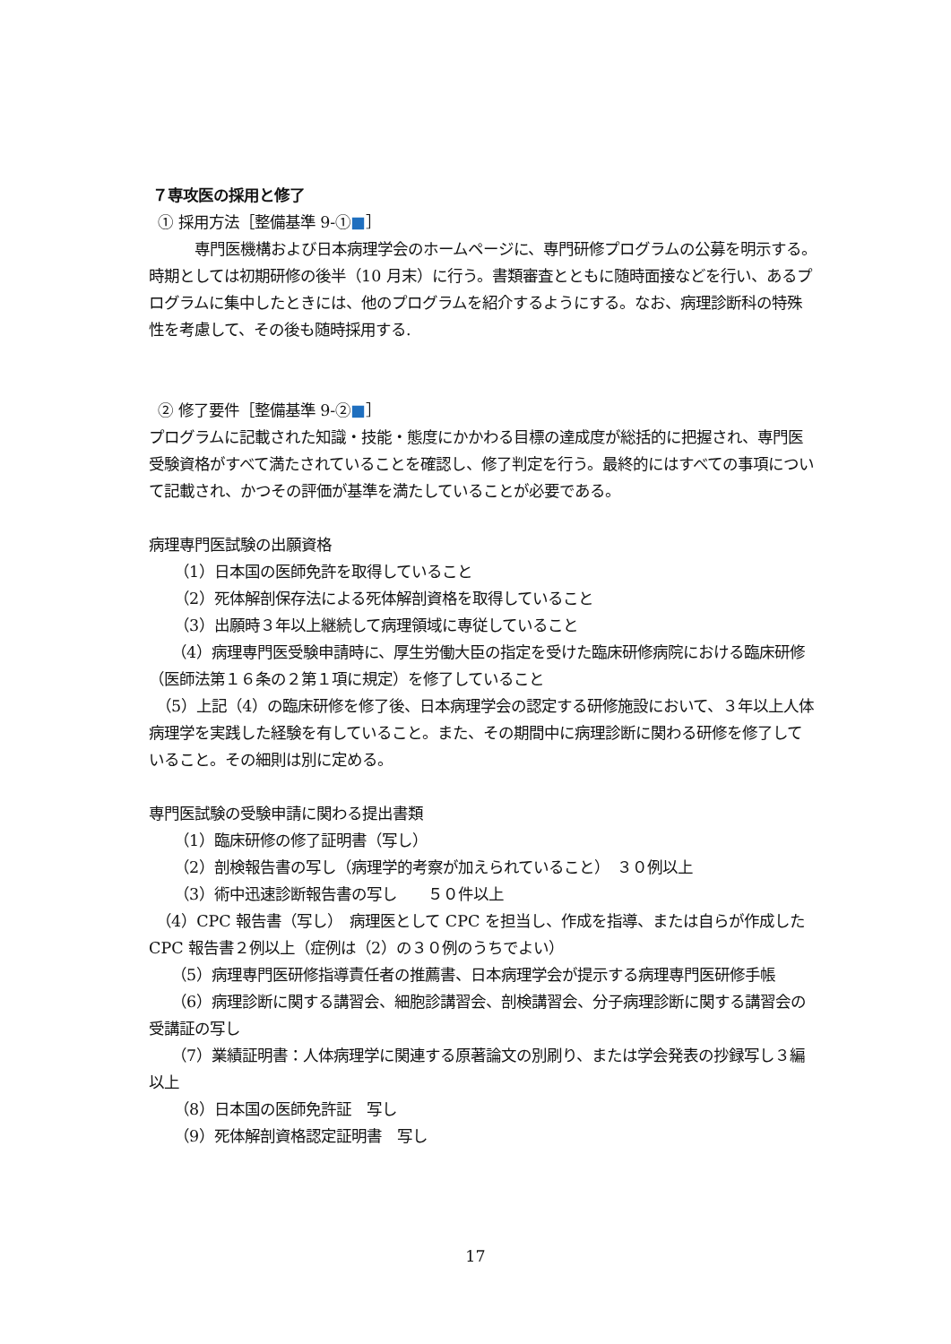７専攻医の採用と修了
① 採用方法［整備基準 9-①■］
　　　専門医機構および日本病理学会のホームページに、専門研修プログラムの公募を明示する。時期としては初期研修の後半（10 月末）に行う。書類審査とともに随時面接などを行い、あるプログラムに集中したときには、他のプログラムを紹介するようにする。なお、病理診断科の特殊性を考慮して、その後も随時採用する.
② 修了要件［整備基準 9-②■］
プログラムに記載された知識・技能・態度にかかわる目標の達成度が総括的に把握され、専門医受験資格がすべて満たされていることを確認し、修了判定を行う。最終的にはすべての事項について記載され、かつその評価が基準を満たしていることが必要である。
病理専門医試験の出願資格
（1）日本国の医師免許を取得していること
（2）死体解剖保存法による死体解剖資格を取得していること
（3）出願時３年以上継続して病理領域に専従していること
　　（4）病理専門医受験申請時に、厚生労働大臣の指定を受けた臨床研修病院における臨床研修（医師法第１６条の２第１項に規定）を修了していること
　（5）上記（4）の臨床研修を修了後、日本病理学会の認定する研修施設において、３年以上人体病理学を実践した経験を有していること。また、その期間中に病理診断に関わる研修を修了していること。その細則は別に定める。
専門医試験の受験申請に関わる提出書類
（1）臨床研修の修了証明書（写し）
（2）剖検報告書の写し（病理学的考察が加えられていること）　３０例以上
（3）術中迅速診断報告書の写し　　５０件以上
　（4）CPC 報告書（写し）　病理医として CPC を担当し、作成を指導、または自らが作成した CPC 報告書２例以上（症例は（2）の３０例のうちでよい）
　　（5）病理専門医研修指導責任者の推薦書、日本病理学会が提示する病理専門医研修手帳
　　（6）病理診断に関する講習会、細胞診講習会、剖検講習会、分子病理診断に関する講習会の受講証の写し
　　（7）業績証明書：人体病理学に関連する原著論文の別刷り、または学会発表の抄録写し３編以上
（8）日本国の医師免許証　写し
（9）死体解剖資格認定証明書　写し
17